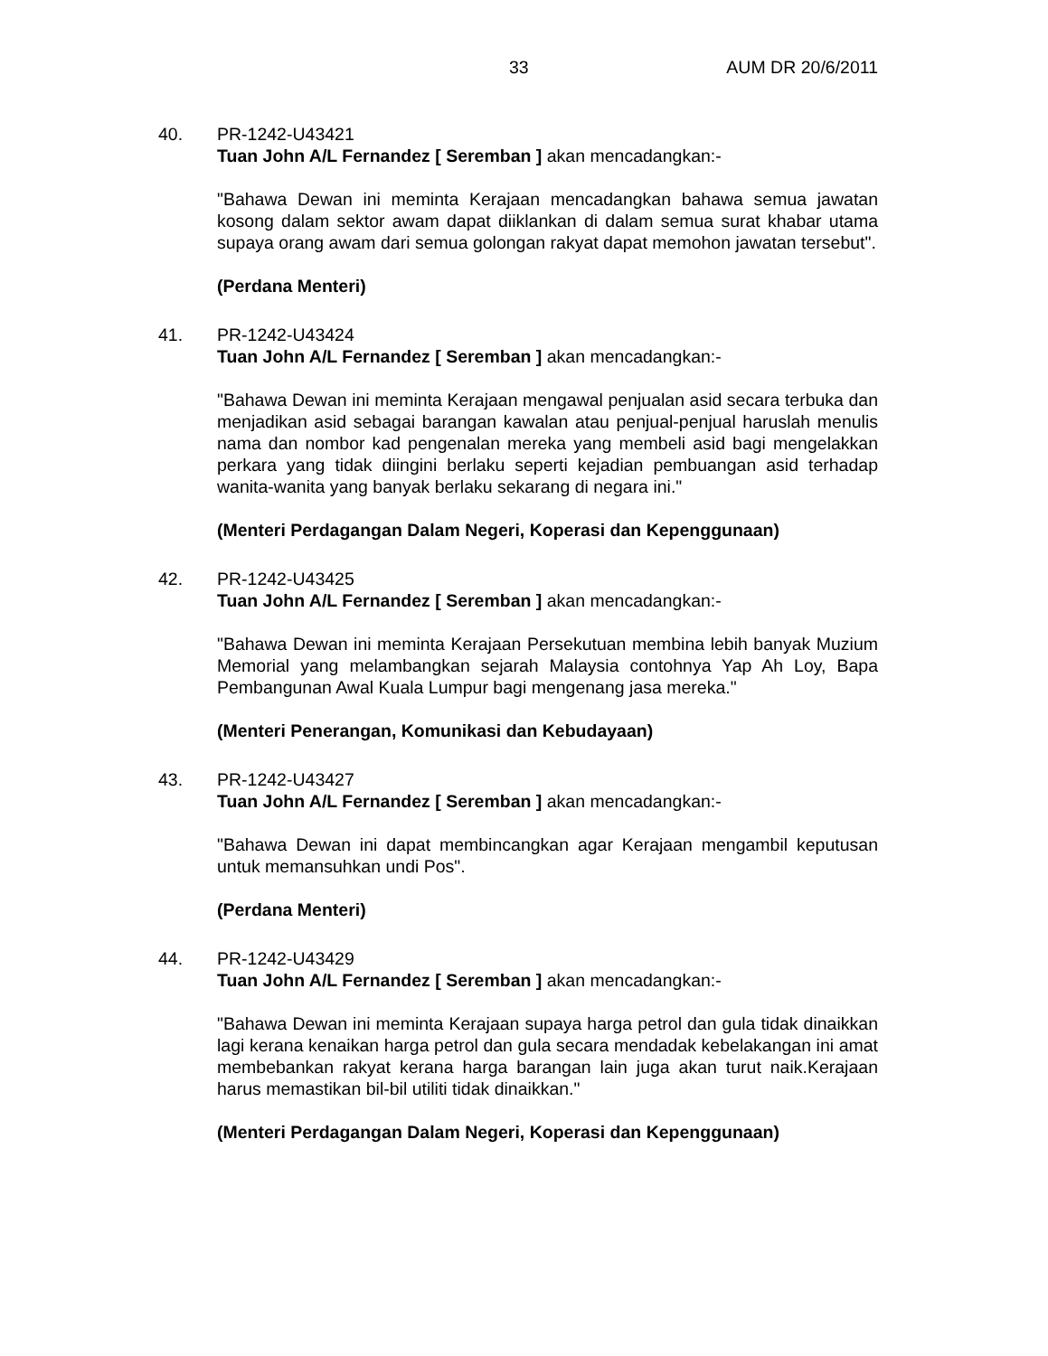33 AUM DR 20/6/2011
40. PR-1242-U43421
Tuan John A/L Fernandez [ Seremban ] akan mencadangkan:-
"Bahawa Dewan ini meminta Kerajaan mencadangkan bahawa semua jawatan kosong dalam sektor awam dapat diiklankan di dalam semua surat khabar utama supaya orang awam dari semua golongan rakyat dapat memohon jawatan tersebut".
(Perdana Menteri)
41. PR-1242-U43424
Tuan John A/L Fernandez [ Seremban ] akan mencadangkan:-
"Bahawa Dewan ini meminta Kerajaan mengawal penjualan asid secara terbuka dan menjadikan asid sebagai barangan kawalan atau penjual-penjual haruslah menulis nama dan nombor kad pengenalan mereka yang membeli asid bagi mengelakkan perkara yang tidak diingini berlaku seperti kejadian pembuangan asid terhadap wanita-wanita yang banyak berlaku sekarang di negara ini."
(Menteri Perdagangan Dalam Negeri, Koperasi dan Kepenggunaan)
42. PR-1242-U43425
Tuan John A/L Fernandez [ Seremban ] akan mencadangkan:-
"Bahawa Dewan ini meminta Kerajaan Persekutuan membina lebih banyak Muzium Memorial yang melambangkan sejarah Malaysia contohnya Yap Ah Loy, Bapa Pembangunan Awal Kuala Lumpur bagi mengenang jasa mereka."
(Menteri Penerangan, Komunikasi dan Kebudayaan)
43. PR-1242-U43427
Tuan John A/L Fernandez [ Seremban ] akan mencadangkan:-
"Bahawa Dewan ini dapat membincangkan agar Kerajaan mengambil keputusan untuk memansuhkan undi Pos".
(Perdana Menteri)
44. PR-1242-U43429
Tuan John A/L Fernandez [ Seremban ] akan mencadangkan:-
"Bahawa Dewan ini meminta Kerajaan supaya harga petrol dan gula tidak dinaikkan lagi kerana kenaikan harga petrol dan gula secara mendadak kebelakangan ini amat membebankan rakyat kerana harga barangan lain juga akan turut naik.Kerajaan harus memastikan bil-bil utiliti tidak dinaikkan."
(Menteri Perdagangan Dalam Negeri, Koperasi dan Kepenggunaan)